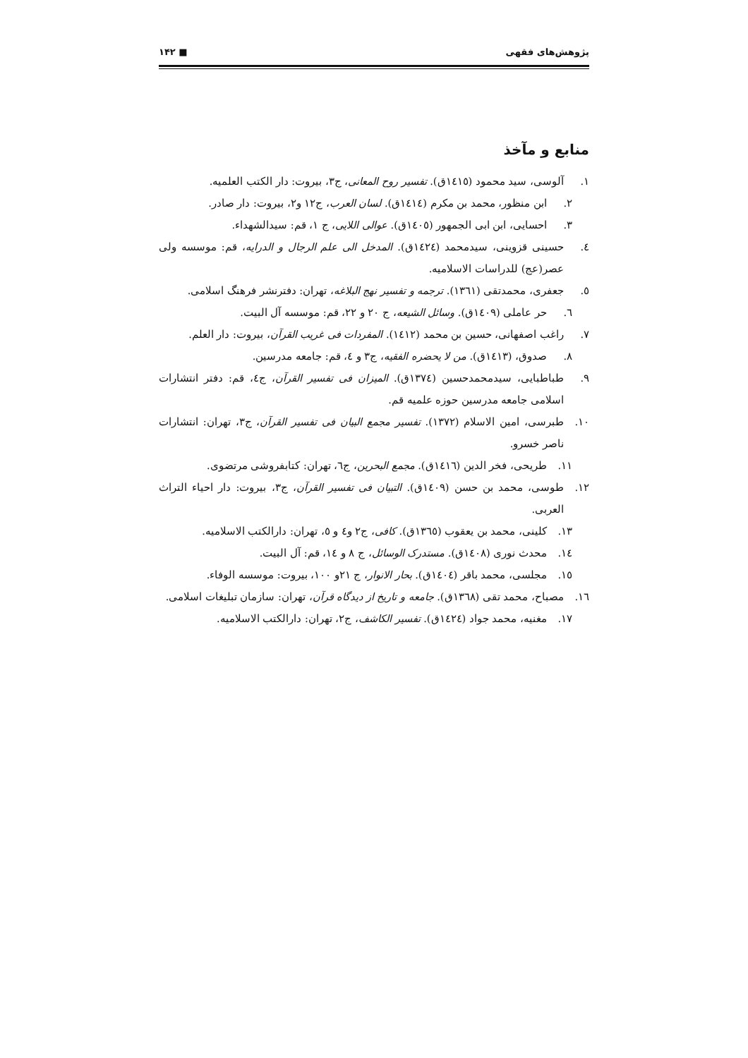پژوهش‌های فقهی ■ ۱۴۲
منابع و مآخذ
۱. آلوسی، سید محمود (۱٤۱٥ق). تفسیر روح المعانی، ج۳، بیروت: دار الکتب العلمیه.
۲. ابن منظور، محمد بن مکرم (۱٤۱٤ق). لسان العرب، ج۱۲ و۲، بیروت: دار صادر.
۳. احسایی، ابن ابی الجمهور (۱٤۰٥ق). عوالی اللایی، ج ۱، قم: سیدالشهداء.
٤. حسینی قزوینی، سیدمحمد (۱٤۲٤ق). المدخل الی علم الرجال و الدرایه، قم: موسسه ولی عصر(عج) للدراسات الاسلامیه.
٥. جعفری، محمدتقی (۱۳٦۱). ترجمه و تفسیر نهج البلاغه، تهران: دفترنشر فرهنگ اسلامی.
٦. حر عاملی (۱٤۰۹ق). وسائل الشیعه، ج ۲۰ و ۲۲، قم: موسسه آل البیت.
۷. راغب اصفهانی، حسین بن محمد (۱٤۱۲). المفردات فی غریب القرآن، بیروت: دار العلم.
۸. صدوق، (۱٤۱۳ق). من لا یحضره الفقیه، ج۳ و ٤، قم: جامعه مدرسین.
۹. طباطبایی، سیدمحمدحسین (۱۳۷٤ق). المیزان فی تفسیر القرآن، ج٤، قم: دفتر انتشارات اسلامی جامعه مدرسین حوزه علمیه قم.
۱۰. طبرسی، امین الاسلام (۱۳۷۲). تفسیر مجمع البیان فی تفسیر القرآن، ج۳، تهران: انتشارات ناصر خسرو.
۱۱. طریحی، فخر الدین (۱٤۱٦ق). مجمع البحرین، ج٦، تهران: کتابفروشی مرتضوی.
۱۲. طوسی، محمد بن حسن (۱٤۰۹ق). التبیان فی تفسیر القرآن، ج۳، بیروت: دار احیاء التراث العربی.
۱۳. کلینی، محمد بن یعقوب (۱۳٦٥ق). کافی، ج۲ و٤ و ٥، تهران: دارالکتب الاسلامیه.
۱٤. محدث نوری (۱٤۰۸ق). مستدرک الوسائل، ج ۸ و ۱٤، قم: آل البیت.
۱٥. مجلسی، محمد باقر (۱٤۰٤ق). بحار الانوار، ج ۲۱و ۱۰۰، بیروت: موسسه الوفاء.
۱٦. مصباح، محمد تقی (۱۳٦۸ق). جامعه و تاریخ از دیدگاه قرآن، تهران: سازمان تبلیغات اسلامی.
۱۷. مغنیه، محمد جواد (۱٤۲٤ق). تفسیر الکاشف، ج۲، تهران: دارالکتب الاسلامیه.